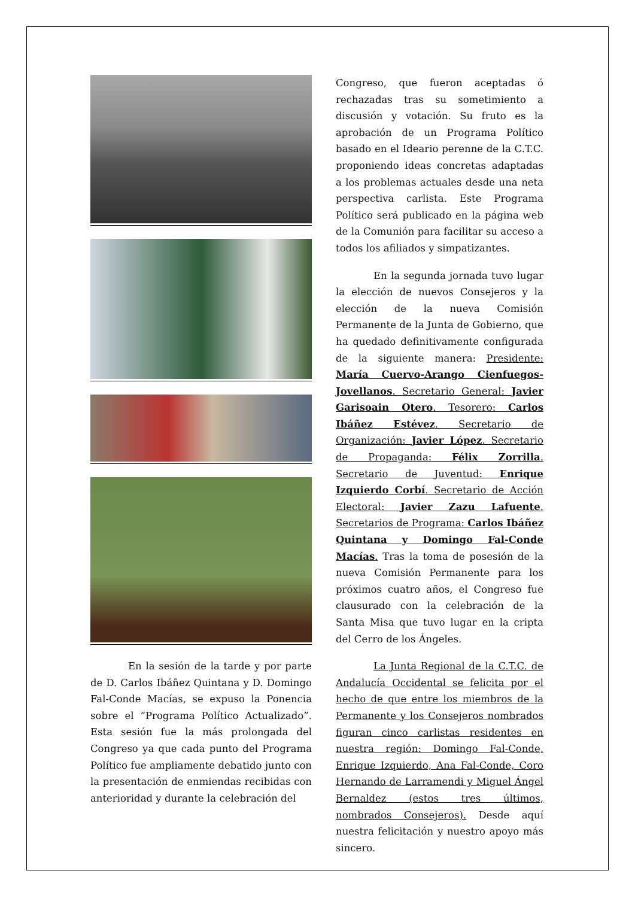En la sesión de la tarde y por parte de D. Carlos Ibáñez Quintana y D. Domingo Fal-Conde Macías, se expuso la Ponencia sobre el “Programa Político Actualizado”. Esta sesión fue la más prolongada del Congreso ya que cada punto del Programa Político fue ampliamente debatido junto con la presentación de enmiendas recibidas con anterioridad y durante la celebración del
Congreso, que fueron aceptadas ó rechazadas tras su sometimiento a discusión y votación. Su fruto es la aprobación de un Programa Político basado en el Ideario perenne de la C.T.C. proponiendo ideas concretas adaptadas a los problemas actuales desde una neta perspectiva carlista. Este Programa Político será publicado en la página web de la Comunión para facilitar su acceso a todos los afiliados y simpatizantes.
En la segunda jornada tuvo lugar la elección de nuevos Consejeros y la elección de la nueva Comisión Permanente de la Junta de Gobierno, que ha quedado definitivamente configurada de la siguiente manera: Presidente: María Cuervo-Arango Cienfuegos-Jovellanos. Secretario General: Javier Garisoain Otero. Tesorero: Carlos Ibáñez Estévez. Secretario de Organización: Javier López. Secretario de Propaganda: Félix Zorrilla. Secretario de Juventud: Enrique Izquierdo Corbí. Secretario de Acción Electoral: Javier Zazu Lafuente. Secretarios de Programa: Carlos Ibáñez Quintana y Domingo Fal-Conde Macías. Tras la toma de posesión de la nueva Comisión Permanente para los próximos cuatro años, el Congreso fue clausurado con la celebración de la Santa Misa que tuvo lugar en la cripta del Cerro de los Ángeles.
La Junta Regional de la C.T.C. de Andalucía Occidental se felicita por el hecho de que entre los miembros de la Permanente y los Consejeros nombrados figuran cinco carlistas residentes en nuestra región: Domingo Fal-Conde, Enrique Izquierdo, Ana Fal-Conde, Coro Hernando de Larramendi y Miguel Ángel Bernaldez (estos tres últimos, nombrados Consejeros). Desde aquí nuestra felicitación y nuestro apoyo más sincero.